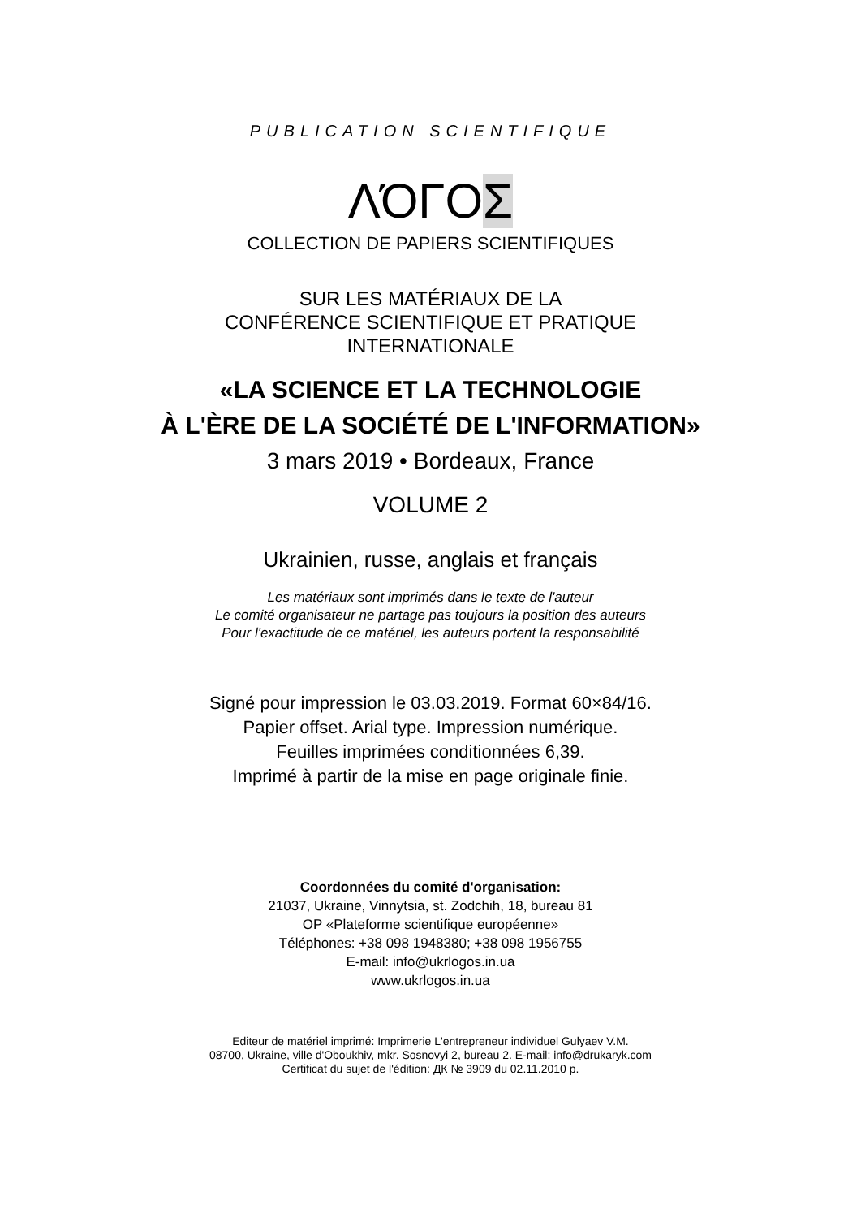PUBLICATION SCIENTIFIQUE
ΛΌΓΟΣ
COLLECTION DE PAPIERS SCIENTIFIQUES
SUR LES MATÉRIAUX DE LA
CONFÉRENCE SCIENTIFIQUE ET PRATIQUE
INTERNATIONALE
«LA SCIENCE ET LA TECHNOLOGIE
À L'ÈRE DE LA SOCIÉTÉ DE L'INFORMATION»
3 mars 2019 • Bordeaux, France
VOLUME 2
Ukrainien, russe, anglais et français
Les matériaux sont imprimés dans le texte de l'auteur
Le comité organisateur ne partage pas toujours la position des auteurs
Pour l'exactitude de ce matériel, les auteurs portent la responsabilité
Signé pour impression le 03.03.2019. Format 60×84/16.
Papier offset. Arial type. Impression numérique.
Feuilles imprimées conditionnées 6,39.
Imprimé à partir de la mise en page originale finie.
Coordonnées du comité d'organisation:
21037, Ukraine, Vinnytsia, st. Zodchih, 18, bureau 81
OP «Plateforme scientifique européenne»
Téléphones: +38 098 1948380; +38 098 1956755
E-mail: info@ukrlogos.in.ua
www.ukrlogos.in.ua
Editeur de matériel imprimé: Imprimerie L'entrepreneur individuel Gulyaev V.M.
08700, Ukraine, ville d'Oboukhiv, mkr. Sosnovyi 2, bureau 2. E-mail: info@drukaryk.com
Certificat du sujet de l'édition: ДК № 3909 du 02.11.2010 р.